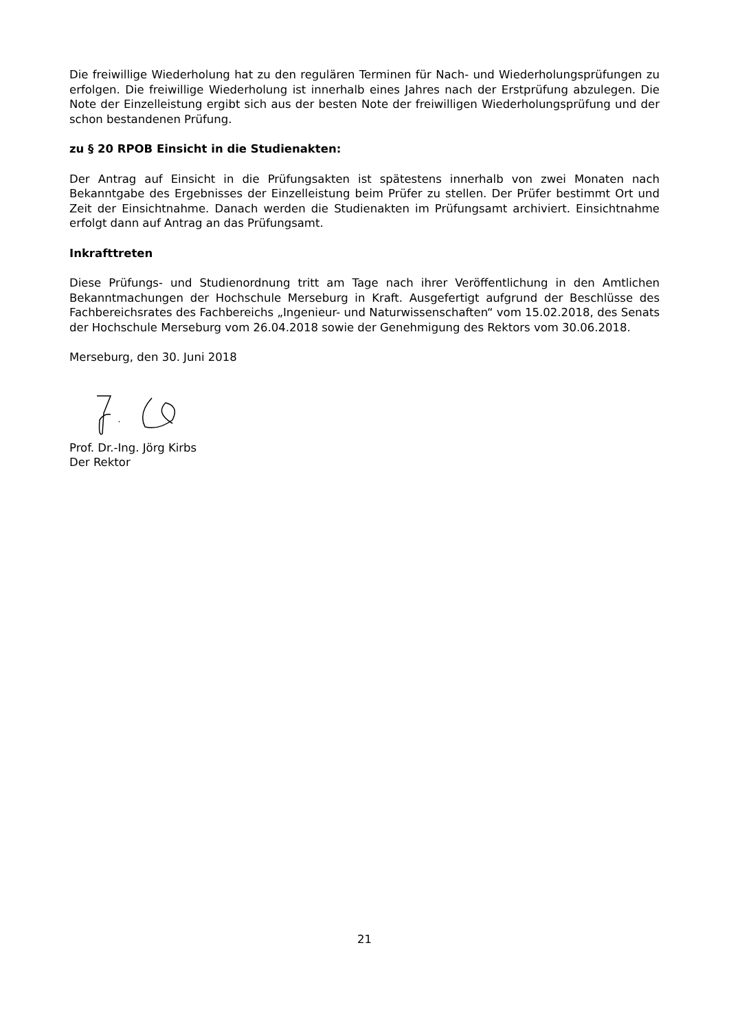Die freiwillige Wiederholung hat zu den regulären Terminen für Nach- und Wiederholungsprüfungen zu erfolgen. Die freiwillige Wiederholung ist innerhalb eines Jahres nach der Erstprüfung abzulegen. Die Note der Einzelleistung ergibt sich aus der besten Note der freiwilligen Wiederholungsprüfung und der schon bestandenen Prüfung.
zu § 20 RPOB Einsicht in die Studienakten:
Der Antrag auf Einsicht in die Prüfungsakten ist spätestens innerhalb von zwei Monaten nach Bekanntgabe des Ergebnisses der Einzelleistung beim Prüfer zu stellen. Der Prüfer bestimmt Ort und Zeit der Einsichtnahme. Danach werden die Studienakten im Prüfungsamt archiviert. Einsichtnahme erfolgt dann auf Antrag an das Prüfungsamt.
Inkrafttreten
Diese Prüfungs- und Studienordnung tritt am Tage nach ihrer Veröffentlichung in den Amtlichen Bekanntmachungen der Hochschule Merseburg in Kraft. Ausgefertigt aufgrund der Beschlüsse des Fachbereichsrates des Fachbereichs „Ingenieur- und Naturwissenschaften“ vom 15.02.2018, des Senats der Hochschule Merseburg vom 26.04.2018 sowie der Genehmigung des Rektors vom 30.06.2018.
Merseburg, den 30. Juni 2018
Prof. Dr.-Ing. Jörg Kirbs
Der Rektor
21